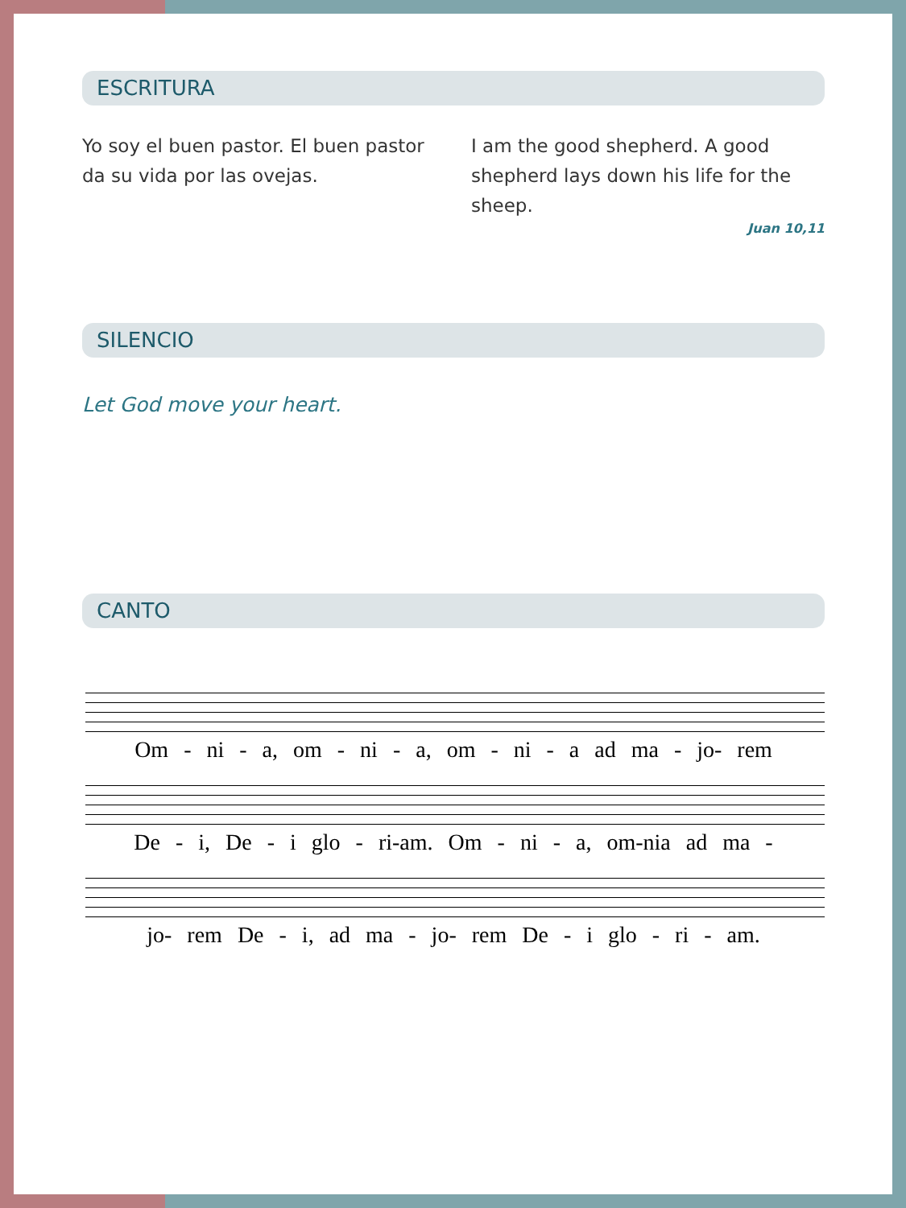ESCRITURA
Yo soy el buen pastor. El buen pastor da su vida por las ovejas.
I am the good shepherd. A good shepherd lays down his life for the sheep.
Juan 10,11
SILENCIO
Let God move your heart.
CANTO
Om - ni - a, om - ni - a, om - ni - a ad ma - jo- rem
De - i, De - i glo - ri-am. Om - ni - a, om-nia ad ma -
jo- rem De - i, ad ma - jo- rem De - i glo - ri - am.